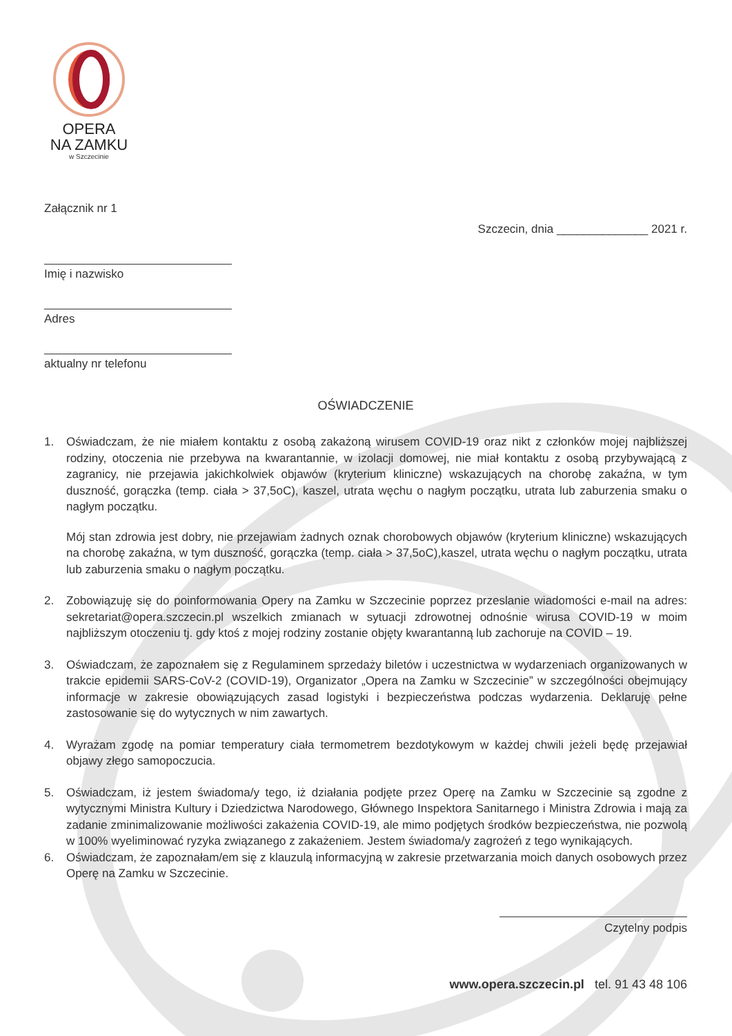OPERA
NA ZAMKU
w Szczecinie
Załącznik nr 1
Szczecin, dnia ______________ 2021 r.
Imię i nazwisko
Adres
aktualny nr telefonu
OŚWIADCZENIE
1. Oświadczam, że nie miałem kontaktu z osobą zakażoną wirusem COVID-19 oraz nikt z członków mojej najbliższej rodziny, otoczenia nie przebywa na kwarantannie, w izolacji domowej, nie miał kontaktu z osobą przybywającą z zagranicy, nie przejawia jakichkolwiek objawów (kryterium kliniczne) wskazujących na chorobę zakaźna, w tym duszność, gorączka (temp. ciała > 37,5oC), kaszel, utrata węchu o nagłym początku, utrata lub zaburzenia smaku o nagłym początku.
Mój stan zdrowia jest dobry, nie przejawiam żadnych oznak chorobowych objawów (kryterium kliniczne) wskazujących na chorobę zakaźna, w tym duszność, gorączka (temp. ciała > 37,5oC),kaszel, utrata węchu o nagłym początku, utrata lub zaburzenia smaku o nagłym początku.
2. Zobowiązuję się do poinformowania Opery na Zamku w Szczecinie poprzez przeslanie wiadomości e-mail na adres: sekretariat@opera.szczecin.pl wszelkich zmianach w sytuacji zdrowotnej odnośnie wirusa COVID-19 w moim najbliższym otoczeniu tj. gdy ktoś z mojej rodziny zostanie objęty kwarantanną lub zachoruje na COVID – 19.
3. Oświadczam, że zapoznałem się z Regulaminem sprzedaży biletów i uczestnictwa w wydarzeniach organizowanych w trakcie epidemii SARS-CoV-2 (COVID-19), Organizator „Opera na Zamku w Szczecinie” w szczególności obejmujący informacje w zakresie obowiązujących zasad logistyki i bezpieczeństwa podczas wydarzenia. Deklaruję pełne zastosowanie się do wytycznych w nim zawartych.
4. Wyrażam zgodę na pomiar temperatury ciała termometrem bezdotykowym w każdej chwili jeżeli będę przejawiał objawy złego samopoczucia.
5. Oświadczam, iż jestem świadoma/y tego, iż działania podjęte przez Operę na Zamku w Szczecinie są zgodne z wytycznymi Ministra Kultury i Dziedzictwa Narodowego, Głównego Inspektora Sanitarnego i Ministra Zdrowia i mają za zadanie zminimalizowanie możliwości zakażenia COVID-19, ale mimo podjętych środków bezpieczeństwa, nie pozwolą w 100% wyeliminować ryzyka związanego z zakażeniem. Jestem świadoma/y zagrożeń z tego wynikających.
6. Oświadczam, że zapoznałam/em się z klauzulą informacyjną w zakresie przetwarzania moich danych osobowych przez Operę na Zamku w Szczecinie.
Czytelny podpis
www.opera.szczecin.pl tel. 91 43 48 106